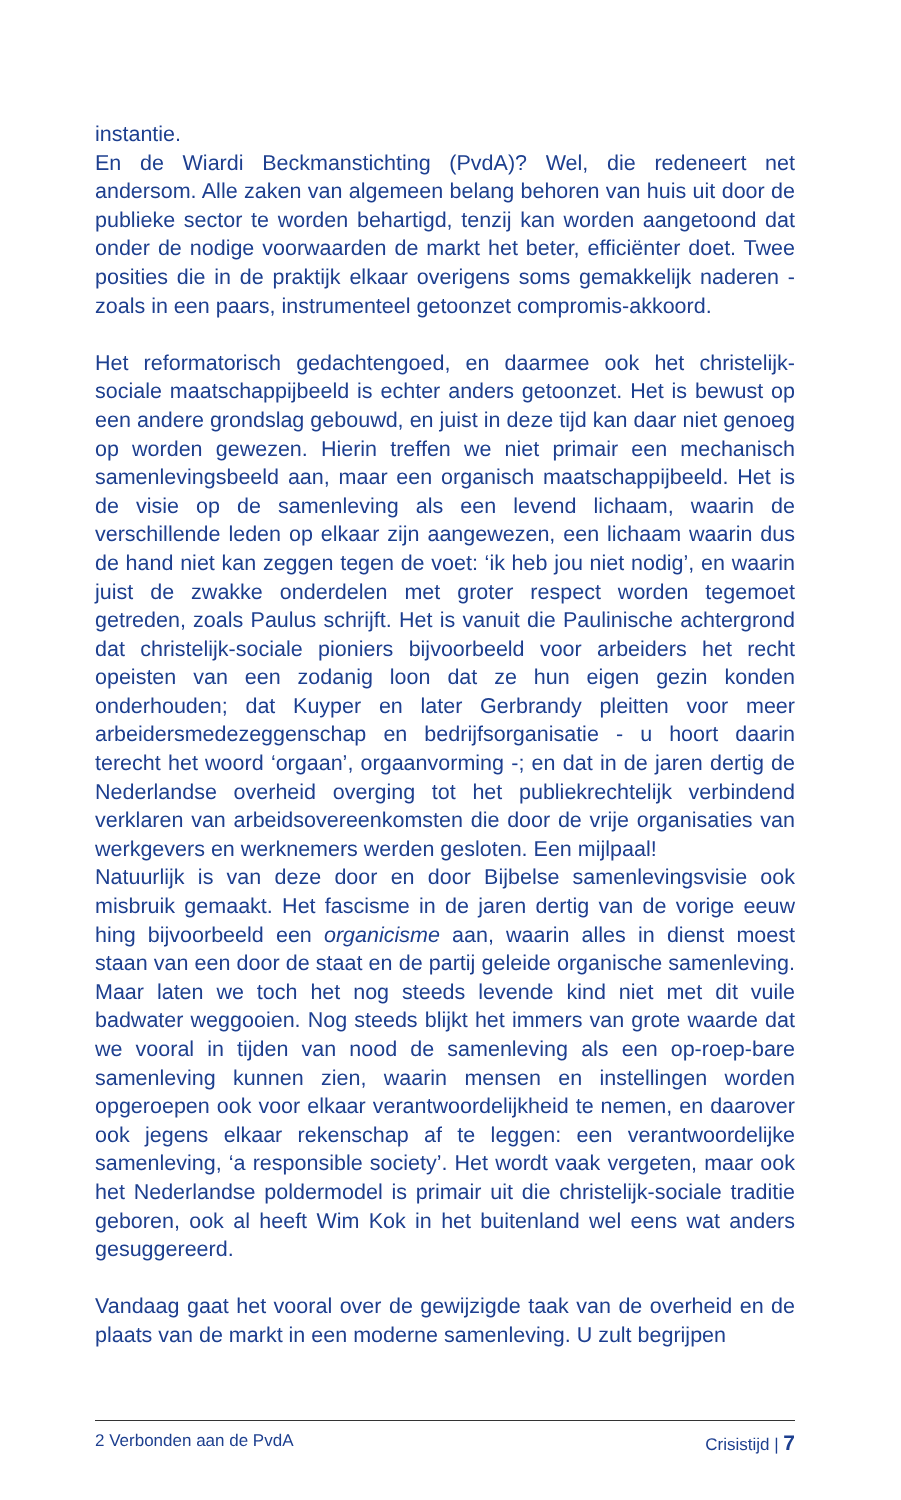instantie.
En de Wiardi Beckmanstichting (PvdA)? Wel, die redeneert net andersom. Alle zaken van algemeen belang behoren van huis uit door de publieke sector te worden behartigd, tenzij kan worden aangetoond dat onder de nodige voorwaarden de markt het beter, efficiënter doet. Twee posities die in de praktijk elkaar overigens soms gemakkelijk naderen - zoals in een paars, instrumenteel getoonzet compromis-akkoord.
Het reformatorisch gedachtengoed, en daarmee ook het christelijk-sociale maatschappijbeeld is echter anders getoonzet. Het is bewust op een andere grondslag gebouwd, en juist in deze tijd kan daar niet genoeg op worden gewezen. Hierin treffen we niet primair een mechanisch samenlevingsbeeld aan, maar een organisch maatschappijbeeld. Het is de visie op de samenleving als een levend lichaam, waarin de verschillende leden op elkaar zijn aangewezen, een lichaam waarin dus de hand niet kan zeggen tegen de voet: ‘ik heb jou niet nodig’, en waarin juist de zwakke onderdelen met groter respect worden tegemoet getreden, zoals Paulus schrijft. Het is vanuit die Paulinische achtergrond dat christelijk-sociale pioniers bijvoorbeeld voor arbeiders het recht opeisten van een zodanig loon dat ze hun eigen gezin konden onderhouden; dat Kuyper en later Gerbrandy pleitten voor meer arbeidersmedezeggenschap en bedrijfsorganisatie - u hoort daarin terecht het woord ‘orgaan’, orgaanvorming -; en dat in de jaren dertig de Nederlandse overheid overging tot het publiekrechtelijk verbindend verklaren van arbeidsovereenkomsten die door de vrije organisaties van werkgevers en werknemers werden gesloten. Een mijlpaal!
Natuurlijk is van deze door en door Bijbelse samenlevingsvisie ook misbruik gemaakt. Het fascisme in de jaren dertig van de vorige eeuw hing bijvoorbeeld een organicisme aan, waarin alles in dienst moest staan van een door de staat en de partij geleide organische samenleving. Maar laten we toch het nog steeds levende kind niet met dit vuile badwater weggooien. Nog steeds blijkt het immers van grote waarde dat we vooral in tijden van nood de samenleving als een op-roep-bare samenleving kunnen zien, waarin mensen en instellingen worden opgeroepen ook voor elkaar verantwoordelijkheid te nemen, en daarover ook jegens elkaar rekenschap af te leggen: een verantwoordelijke samenleving, ‘a responsible society’. Het wordt vaak vergeten, maar ook het Nederlandse poldermodel is primair uit die christelijk-sociale traditie geboren, ook al heeft Wim Kok in het buitenland wel eens wat anders gesuggereerd.
Vandaag gaat het vooral over de gewijzigde taak van de overheid en de plaats van de markt in een moderne samenleving. U zult begrijpen
2 Verbonden aan de PvdA Crisistijd | 7